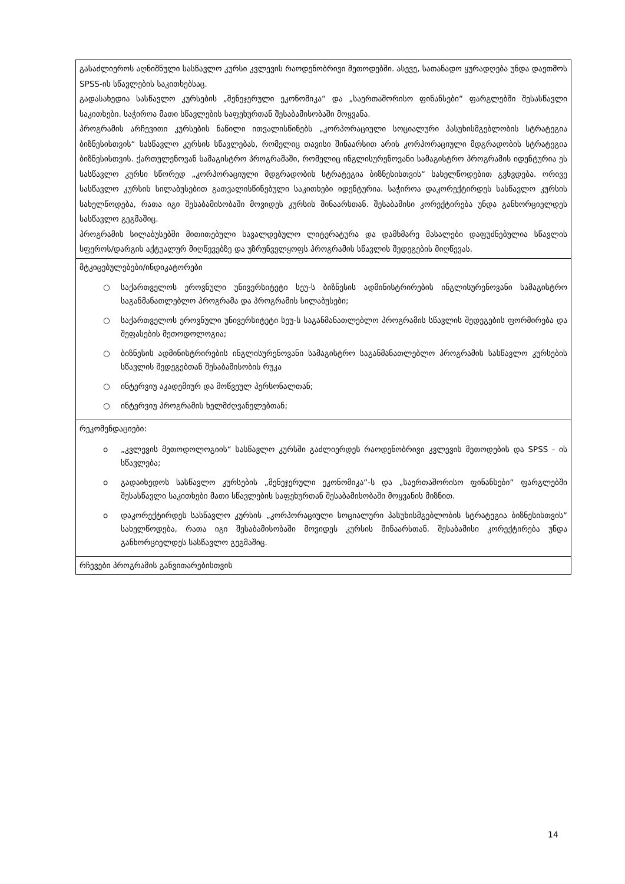| გასაძლიეროს აღნიშნული სასწავლო კურსი კვლევის რაოდენობრივი მეთოდებში. ასევე, სათანადო ყურადღება უნდა დაეთმოს SPSS-ის სწავლების საკითხებსაც. გადასახედია სასწავლო კურსების „მენეჯერული ეკონომიკა“ და „საერთაშორისო ფინანსები“ ფარგლებში შესასწავლი საკითხები. საჭიროა მათი სწავლების საფეხურთან შესაბამისობაში მოყვანა. პროგრამის არჩევითი კურსების ნაწილი ითვალისწინებს „კორპორაციული სოციალური პასუხისმგებლობის სტრატეგია ბიზნესისთვის“ სასწავლო კურსის სწავლებას, რომელიც თავისი შინაარსით არის კორპორაციული მდგრადობის სტრატეგია ბიზნესისთვის. ქართულენოვან სამაგისტრო პროგრამაში, რომელიც ინგლისურენოვანი სამაგისტრო პროგრამის იდენტურია ეს სასწავლო კურსი სწორედ „კორპორაციული მდგრადობის სტრატეგია ბიზნესისთვის“ სახელწოდებით გვხვდება. ორივე სასწავლო კურსის სილაბუსებით გათვალისწინებული საკითხები იდენტურია. საჭიროა დაკორექტირდეს სასწავლო კურსის სახელწოდება, რათა იგი შესაბამისობაში მოვიდეს კურსის შინაარსთან. შესაბამისი კორექტირება უნდა განხორციელდეს სასწავლო გეგმაშიც. პროგრამის სილაბუსებში მითითებული სავალდებულო ლიტერატურა და დამხმარე მასალები დაფუძნებულია სწავლის სფეროს/დარგის აქტუალურ მიღწევებზე და უზრუნველყოფს პროგრამის სწავლის შედეგების მიღწევას. |
| მტკიცებულებები/ინდიკატორები ○ საქართველოს ეროვნული უნივერსიტეტი სეუ-ს ბიზნესის ადმინისტრირების ინგლისურენოვანი სამაგისტრო საგანმანათლებლო პროგრამა და პროგრამის სილაბუსები; ○ საქართველოს ეროვნული უნივერსიტეტი სეუ-ს საგანმანათლებლო პროგრამის სწავლის შედეგების ფორმირება და შეფასების მეთოდოლოგია; ○ ბიზნესის ადმინისტრირების ინგლისურენოვანი სამაგისტრო საგანმანათლებლო პროგრამის სასწავლო კურსების სწავლის შედეგებთან შესაბამისობის რუკა ○ ინტერვიუ აკადემიურ და მოწვეულ პერსონალთან; ○ ინტერვიუ პროგრამის ხელმძღვანელებთან; |
| რეკომენდაციები: o „კვლევის მეთოდოლოგიის“ სასწავლო კურსში გაძლიერდეს რაოდენობრივი კვლევის მეთოდების და SPSS - ის სწავლება; o გადაიხედოს სასწავლო კურსების „მენეჯერული ეკონომიკა“-ს და „საერთაშორისო ფინანსები“ ფარგლებში შესასწავლი საკითხები მათი სწავლების საფეხურთან შესაბამისობაში მოყვანის მიზნით. o დაკორექტირდეს სასწავლო კურსის „კორპორაციული სოციალური პასუხისმგებლობის სტრატეგია ბიზნესისთვის“ სახელწოდება, რათა იგი შესაბამისობაში მოვიდეს კურსის შინაარსთან. შესაბამისი კორექტირება უნდა განხორციელდეს სასწავლო გეგმაშიც. |
| რჩევები პროგრამის განვითარებისთვის |
14